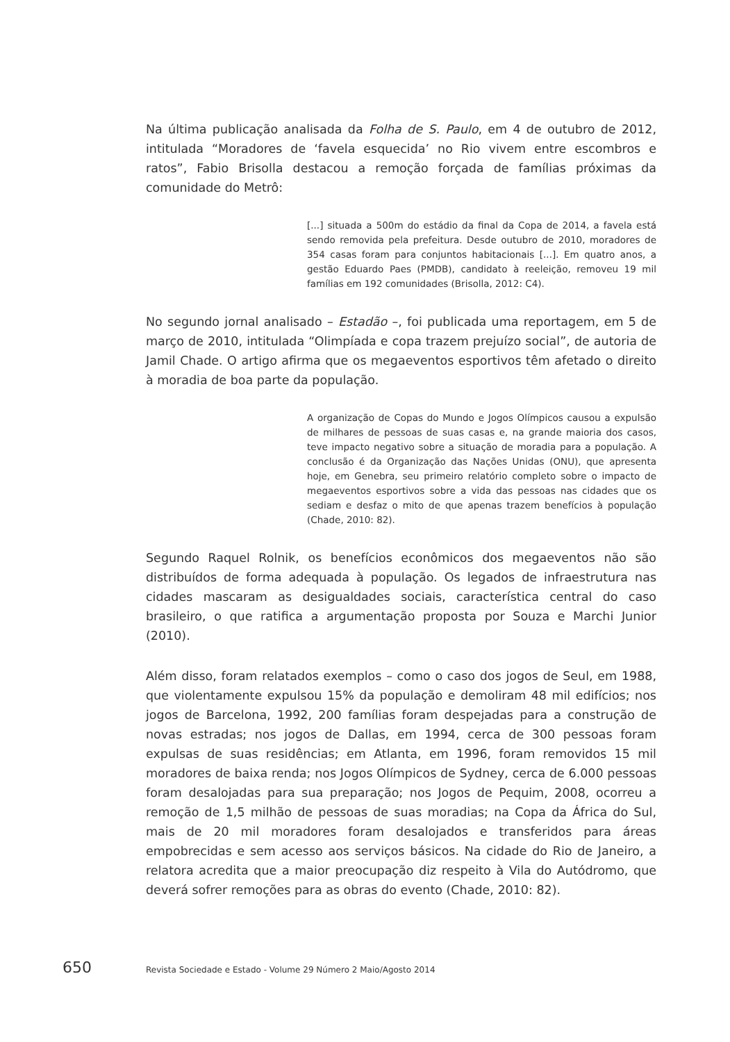Na última publicação analisada da Folha de S. Paulo, em 4 de outubro de 2012, intitulada “Moradores de ‘favela esquecida’ no Rio vivem entre escombros e ratos”, Fabio Brisolla destacou a remoção forçada de famílias próximas da comunidade do Metrô:
[...] situada a 500m do estádio da final da Copa de 2014, a favela está sendo removida pela prefeitura. Desde outubro de 2010, moradores de 354 casas foram para conjuntos habitacionais [...]. Em quatro anos, a gestão Eduardo Paes (PMDB), candidato à reeleição, removeu 19 mil famílias em 192 comunidades (Brisolla, 2012: C4).
No segundo jornal analisado – Estadão –, foi publicada uma reportagem, em 5 de março de 2010, intitulada “Olimpíada e copa trazem prejuízo social”, de autoria de Jamil Chade. O artigo afirma que os megaeventos esportivos têm afetado o direito à moradia de boa parte da população.
A organização de Copas do Mundo e Jogos Olímpicos causou a expulsão de milhares de pessoas de suas casas e, na grande maioria dos casos, teve impacto negativo sobre a situação de moradia para a população. A conclusão é da Organização das Nações Unidas (ONU), que apresenta hoje, em Genebra, seu primeiro relatório completo sobre o impacto de megaeventos esportivos sobre a vida das pessoas nas cidades que os sediam e desfaz o mito de que apenas trazem benefícios à população (Chade, 2010: 82).
Segundo Raquel Rolnik, os benefícios econômicos dos megaeventos não são distribuídos de forma adequada à população. Os legados de infraestrutura nas cidades mascaram as desigualdades sociais, característica central do caso brasileiro, o que ratifica a argumentação proposta por Souza e Marchi Junior (2010).
Além disso, foram relatados exemplos – como o caso dos jogos de Seul, em 1988, que violentamente expulsou 15% da população e demoliram 48 mil edifícios; nos jogos de Barcelona, 1992, 200 famílias foram despejadas para a construção de novas estradas; nos jogos de Dallas, em 1994, cerca de 300 pessoas foram expulsas de suas residências; em Atlanta, em 1996, foram removidos 15 mil moradores de baixa renda; nos Jogos Olímpicos de Sydney, cerca de 6.000 pessoas foram desalojadas para sua preparação; nos Jogos de Pequim, 2008, ocorreu a remoção de 1,5 milhão de pessoas de suas moradias; na Copa da África do Sul, mais de 20 mil moradores foram desalojados e transferidos para áreas empobrecidas e sem acesso aos serviços básicos. Na cidade do Rio de Janeiro, a relatora acredita que a maior preocupação diz respeito à Vila do Autódromo, que deverá sofrer remoções para as obras do evento (Chade, 2010: 82).
650 Revista Sociedade e Estado - Volume 29 Número 2 Maio/Agosto 2014